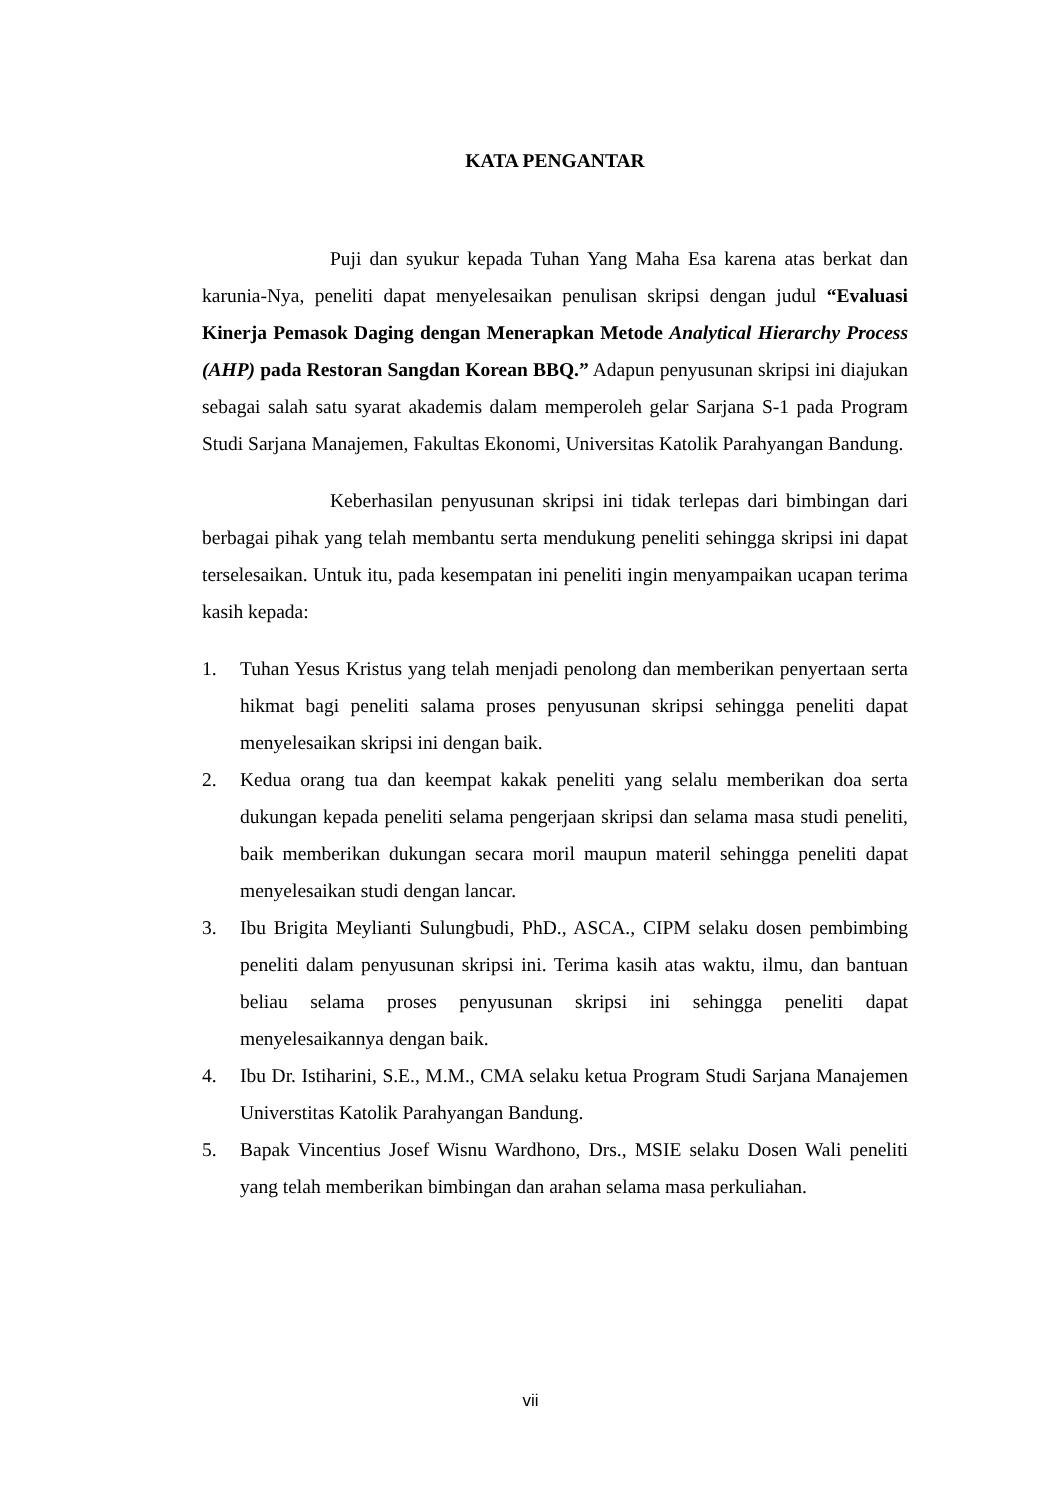KATA PENGANTAR
Puji dan syukur kepada Tuhan Yang Maha Esa karena atas berkat dan karunia-Nya, peneliti dapat menyelesaikan penulisan skripsi dengan judul “Evaluasi Kinerja Pemasok Daging dengan Menerapkan Metode Analytical Hierarchy Process (AHP) pada Restoran Sangdan Korean BBQ.” Adapun penyusunan skripsi ini diajukan sebagai salah satu syarat akademis dalam memperoleh gelar Sarjana S-1 pada Program Studi Sarjana Manajemen, Fakultas Ekonomi, Universitas Katolik Parahyangan Bandung.
Keberhasilan penyusunan skripsi ini tidak terlepas dari bimbingan dari berbagai pihak yang telah membantu serta mendukung peneliti sehingga skripsi ini dapat terselesaikan. Untuk itu, pada kesempatan ini peneliti ingin menyampaikan ucapan terima kasih kepada:
1. Tuhan Yesus Kristus yang telah menjadi penolong dan memberikan penyertaan serta hikmat bagi peneliti salama proses penyusunan skripsi sehingga peneliti dapat menyelesaikan skripsi ini dengan baik.
2. Kedua orang tua dan keempat kakak peneliti yang selalu memberikan doa serta dukungan kepada peneliti selama pengerjaan skripsi dan selama masa studi peneliti, baik memberikan dukungan secara moril maupun materil sehingga peneliti dapat menyelesaikan studi dengan lancar.
3. Ibu Brigita Meylianti Sulungbudi, PhD., ASCA., CIPM selaku dosen pembimbing peneliti dalam penyusunan skripsi ini. Terima kasih atas waktu, ilmu, dan bantuan beliau selama proses penyusunan skripsi ini sehingga peneliti dapat menyelesaikannya dengan baik.
4. Ibu Dr. Istiharini, S.E., M.M., CMA selaku ketua Program Studi Sarjana Manajemen Universtitas Katolik Parahyangan Bandung.
5. Bapak Vincentius Josef Wisnu Wardhono, Drs., MSIE selaku Dosen Wali peneliti yang telah memberikan bimbingan dan arahan selama masa perkuliahan.
vii